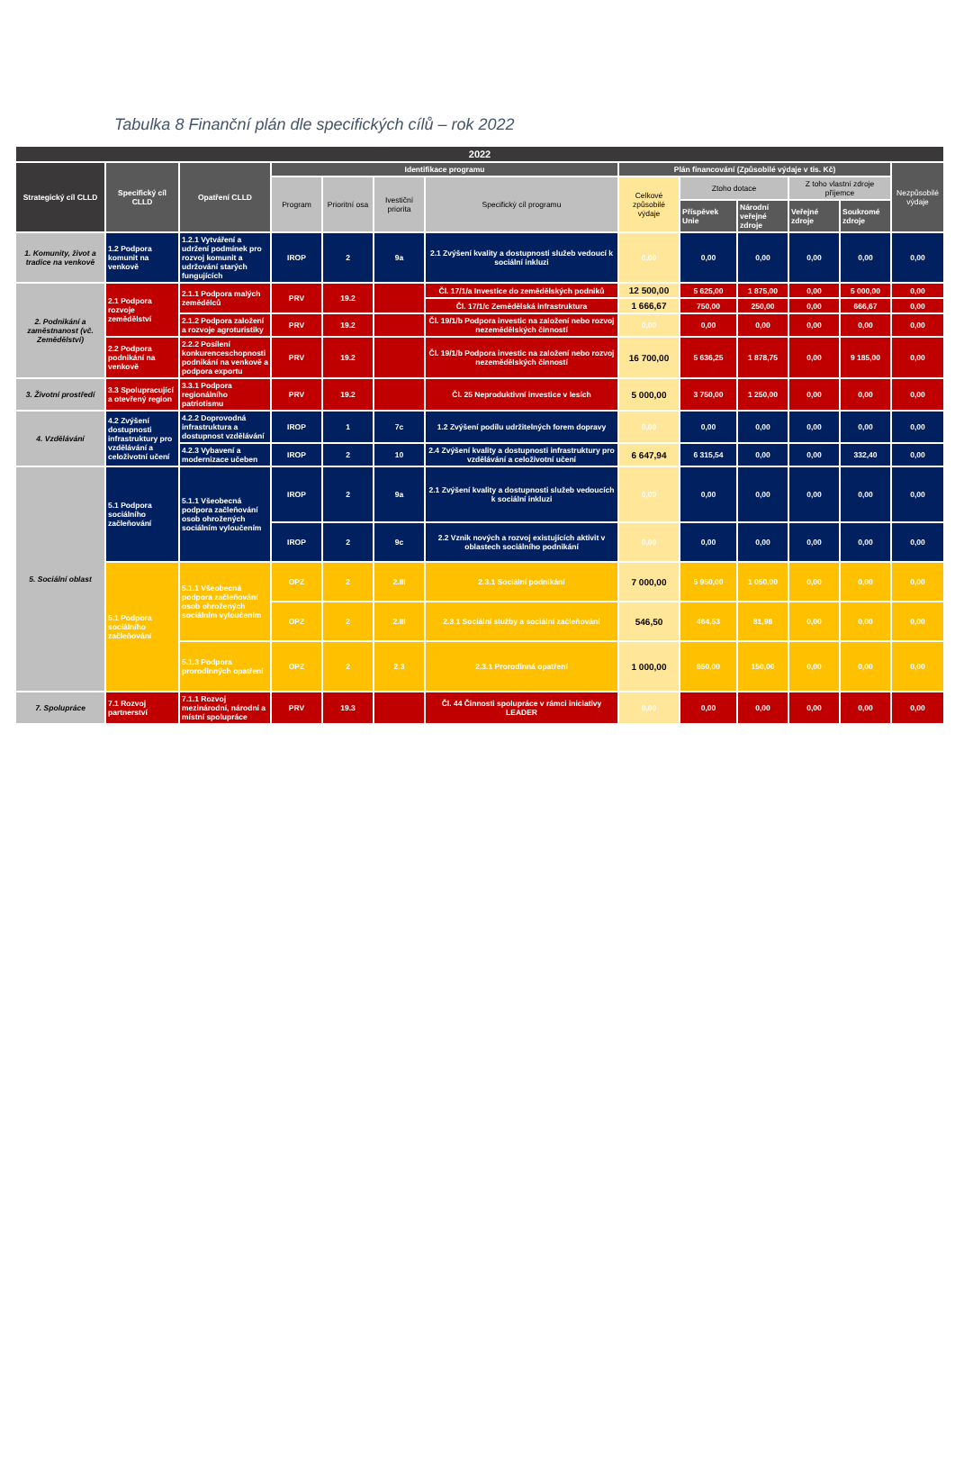Tabulka 8 Finanční plán dle specifických cílů – rok 2022
| 2022 | | | | | | | | | | | | |
| --- | --- | --- | --- | --- | --- | --- | --- | --- | --- | --- | --- | --- |
| Strategický cíl CLLD | Specifický cíl CLLD | Opatření CLLD | Identifikace programu | | | | Plán financování (Způsobilé výdaje v tis. Kč) | | | | | Nezpůsobilé výdaje |
| | | | Program | Prioritní osa | Ivestiční priorita | Specifický cíl programu | Celkové způsobilé výdaje | Ztoho dotace | | Z toho vlastní zdroje příjemce | | |
| | | | | | | | | Příspěvek Unie | Národní veřejné zdroje | Veřejné zdroje | Soukromé zdroje | |
| 1. Komunity, život a tradice na venkově | 1.2 Podpora komunit na venkově | 1.2.1 Vytváření a udržení podmínek pro rozvoj komunit a udržování starých fungujících | IROP | 2 | 9a | 2.1 Zvýšení kvality a dostupnosti služeb vedoucí k sociální inkluzi | 0,00 | 0,00 | 0,00 | 0,00 | 0,00 | 0,00 |
| 2. Podnikání a zaměstnanost (vč. Zemědělství) | 2.1 Podpora rozvoje zemědělství | 2.1.1 Podpora malých zemědělců | PRV | 19.2 | | Čl. 17/1/a Investice do zemědělských podniků | 12 500,00 | 5 625,00 | 1 875,00 | 0,00 | 5 000,00 | 0,00 |
| | | | | | | Čl. 17/1/c Zemědělská infrastruktura | 1 666,67 | 750,00 | 250,00 | 0,00 | 666,67 | 0,00 |
| | | 2.1.2 Podpora založení a rozvoje agroturistiky | PRV | 19.2 | | Čl. 19/1/b Podpora investic na založení nebo rozvoj nezemědělských činností | 0,00 | 0,00 | 0,00 | 0,00 | 0,00 | 0,00 |
| | 2.2 Podpora podnikání na venkově | 2.2.2 Posílení konkurenceschopnosti podnikání na venkově a podpora exportu | PRV | 19.2 | | Čl. 19/1/b Podpora investic na založení nebo rozvoj nezemědělských činností | 16 700,00 | 5 636,25 | 1 878,75 | 0,00 | 9 185,00 | 0,00 |
| 3. Životní prostředí | 3.3 Spolupracující a otevřený region | 3.3.1 Podpora regionálního patriotismu | PRV | 19.2 | | Čl. 25 Neproduktivní investice v lesích | 5 000,00 | 3 750,00 | 1 250,00 | 0,00 | 0,00 | 0,00 |
| 4. Vzdělávání | 4.2 Zvýšení dostupnosti infrastruktury pro vzdělávání a celoživotní učení | 4.2.2 Doprovodná infrastruktura a dostupnost vzdělávání | IROP | 1 | 7c | 1.2 Zvýšení podílu udržitelných forem dopravy | 0,00 | 0,00 | 0,00 | 0,00 | 0,00 | 0,00 |
| | | 4.2.3 Vybavení a modernizace učeben | IROP | 2 | 10 | 2.4 Zvýšení kvality a dostupnosti infrastruktury pro vzdělávání a celoživotní učení | 6 647,94 | 6 315,54 | 0,00 | 0,00 | 332,40 | 0,00 |
| 5. Sociální oblast | 5.1 Podpora sociálního začleňování | 5.1.1 Všeobecná podpora začleňování osob ohrožených sociálním vyloučením | IROP | 2 | 9a | 2.1 Zvýšení kvality a dostupnosti služeb vedoucích k sociální inkluzi | 0,00 | 0,00 | 0,00 | 0,00 | 0,00 | 0,00 |
| | | | IROP | 2 | 9c | 2.2 Vznik nových a rozvoj existujících aktivit v oblastech sociálního podnikání | 0,00 | 0,00 | 0,00 | 0,00 | 0,00 | 0,00 |
| | 5.1 Podpora sociálního začleňování | 5.1.1 Všeobecná podpora začleňování osob ohrožených sociálním vyloučením | OPZ | 2 | 2.III | 2.3.1 Sociální podnikání | 7 000,00 | 5 950,00 | 1 050,00 | 0,00 | 0,00 | 0,00 |
| | | | OPZ | 2 | 2.III | 2.3.1 Sociální služby a sociální začleňování | 546,50 | 464,53 | 81,98 | 0,00 | 0,00 | 0,00 |
| | | 5.1.3 Podpora prorodinných opatření | OPZ | 2 | 2.3 | 2.3.1 Prorodinná opatření | 1 000,00 | 850,00 | 150,00 | 0,00 | 0,00 | 0,00 |
| 7. Spolupráce | 7.1 Rozvoj partnerství | 7.1.1 Rozvoj mezinárodní, národní a místní spolupráce | PRV | 19.3 | | Čl. 44 Činnosti spolupráce v rámci iniciativy LEADER | 0,00 | 0,00 | 0,00 | 0,00 | 0,00 | 0,00 |